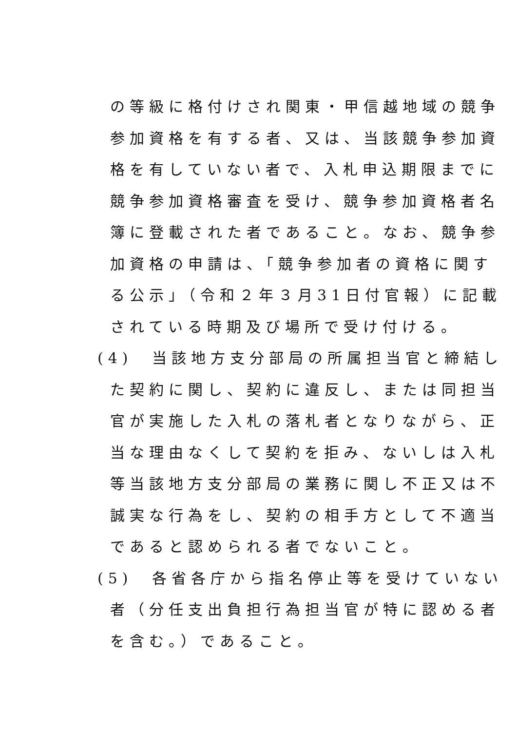の等級に格付けされ関東・甲信越地域の競争
参加資格を有する者、又は、当該競争参加資
格を有していない者で、入札申込期限までに
競争参加資格審査を受け、競争参加資格者名
簿に登載された者であること。なお、競争参
加資格の申請は、「競争参加者の資格に関す
る公示」（令和２年３月31日付官報）に記載
されている時期及び場所で受け付ける。
(4)　当該地方支分部局の所属担当官と締結し
た契約に関し、契約に違反し、または同担当
官が実施した入札の落札者となりながら、正
当な理由なくして契約を拒み、ないしは入札
等当該地方支分部局の業務に関し不正又は不
誠実な行為をし、契約の相手方として不適当
であると認められる者でないこと。
(5)　各省各庁から指名停止等を受けていない
者（分任支出負担行為担当官が特に認める者
を含む。）であること。